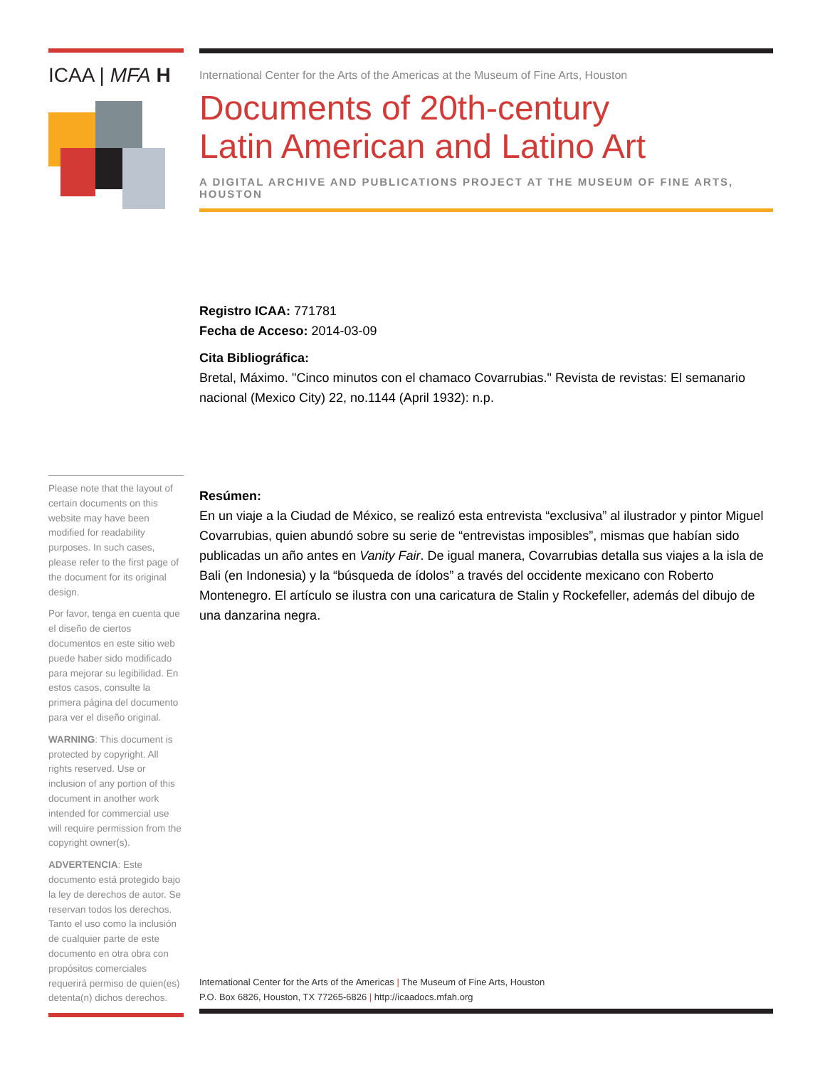ICAA | MFA H
International Center for the Arts of the Americas at the Museum of Fine Arts, Houston
Documents of 20th-century
Latin American and Latino Art
A DIGITAL ARCHIVE AND PUBLICATIONS PROJECT AT THE MUSEUM OF FINE ARTS, HOUSTON
Registro ICAA: 771781
Fecha de Acceso: 2014-03-09
Cita Bibliográfica:
Bretal, Máximo. "Cinco minutos con el chamaco Covarrubias." Revista de revistas: El semanario nacional (Mexico City) 22, no.1144 (April 1932): n.p.
Resúmen:
En un viaje a la Ciudad de México, se realizó esta entrevista “exclusiva” al ilustrador y pintor Miguel Covarrubias, quien abundó sobre su serie de “entrevistas imposibles”, mismas que habían sido publicadas un año antes en Vanity Fair. De igual manera, Covarrubias detalla sus viajes a la isla de Bali (en Indonesia) y la “búsqueda de ídolos” a través del occidente mexicano con Roberto Montenegro. El artículo se ilustra con una caricatura de Stalin y Rockefeller, además del dibujo de una danzarina negra.
Please note that the layout of certain documents on this website may have been modified for readability purposes. In such cases, please refer to the first page of the document for its original design.
Por favor, tenga en cuenta que el diseño de ciertos documentos en este sitio web puede haber sido modificado para mejorar su legibilidad. En estos casos, consulte la primera página del documento para ver el diseño original.
WARNING: This document is protected by copyright. All rights reserved. Use or inclusion of any portion of this document in another work intended for commercial use will require permission from the copyright owner(s).
ADVERTENCIA: Este documento está protegido bajo la ley de derechos de autor. Se reservan todos los derechos. Tanto el uso como la inclusión de cualquier parte de este documento en otra obra con propósitos comerciales requerirá permiso de quien(es) detenta(n) dichos derechos.
International Center for the Arts of the Americas | The Museum of Fine Arts, Houston
P.O. Box 6826, Houston, TX 77265-6826 | http://icaadocs.mfah.org